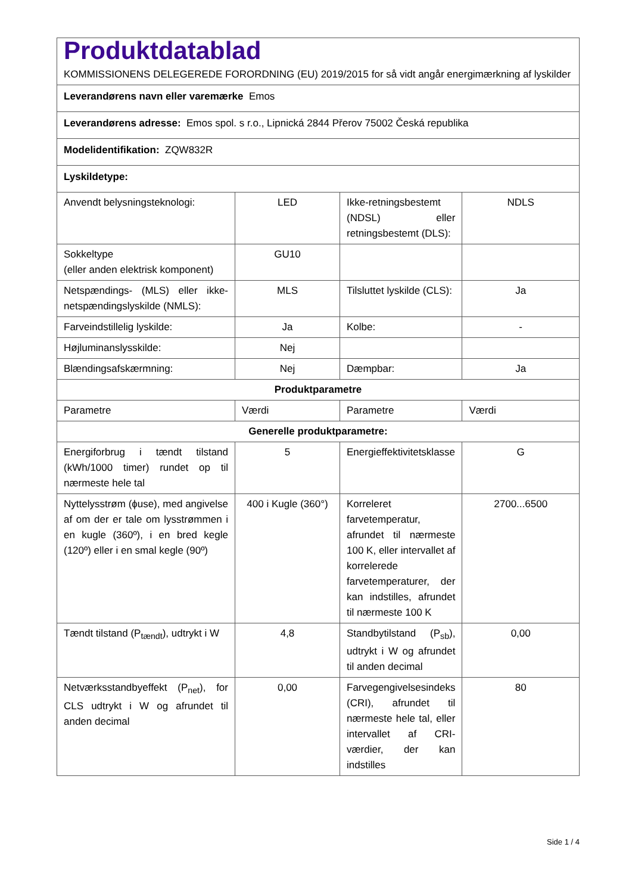| Produktdatablad KOMMISSIONENS DELEGEREDE FORORDNING (EU) 2019/2015 for så vidt angår energimærkning af lyskilder | | | |
| Leverandørens navn eller varemærke Emos | | | |
| Leverandørens adresse: Emos spol. s r.o., Lipnická 2844 Přerov 75002 Česká republika | | | |
| Modelidentifikation: ZQW832R | | | |
| Lyskildetype: | | | |
| Anvendt belysningsteknologi: | LED | Ikke-retningsbestemt (NDSL) eller retningsbestemt (DLS): | NDLS |
| Sokkeltype (eller anden elektrisk komponent) | GU10 | | |
| Netspændings- (MLS) eller ikke-netspændingslyskilde (NMLS): | MLS | Tilsluttet lyskilde (CLS): | Ja |
| Farveindstillelig lyskilde: | Ja | Kolbe: | - |
| Højluminanslysskilde: | Nej | | |
| Blændingsafskærmning: | Nej | Dæmpbar: | Ja |
| Produktparametre | | | |
| Parametre | Værdi | Parametre | Værdi |
| Generelle produktparametre: | | | |
| Energiforbrug i tændt tilstand (kWh/1000 timer) rundet op til nærmeste hele tal | 5 | Energieffektivitetsklasse | G |
| Nyttelysstrøm (ɸuse), med angivelse af om der er tale om lysstrømmen i en kugle (360º), i en bred kegle (120º) eller i en smal kegle (90º) | 400 i Kugle (360°) | Korreleret farvetemperatur, afrundet til nærmeste 100 K, eller intervallet af korrelerede farvetemperaturer, der kan indstilles, afrundet til nærmeste 100 K | 2700...6500 |
| Tændt tilstand (P<sub>tændt</sub>), udtrykt i W | 4,8 | Standbytilstand (P<sub>sb</sub>), udtrykt i W og afrundet til anden decimal | 0,00 |
| Netværksstandbyeffekt (P<sub>net</sub>), for CLS udtrykt i W og afrundet til anden decimal | 0,00 | Farvegengivelsesindeks (CRI), afrundet til nærmeste hele tal, eller intervallet af CRI-værdier, der kan indstilles | 80 |
Side 1 / 4